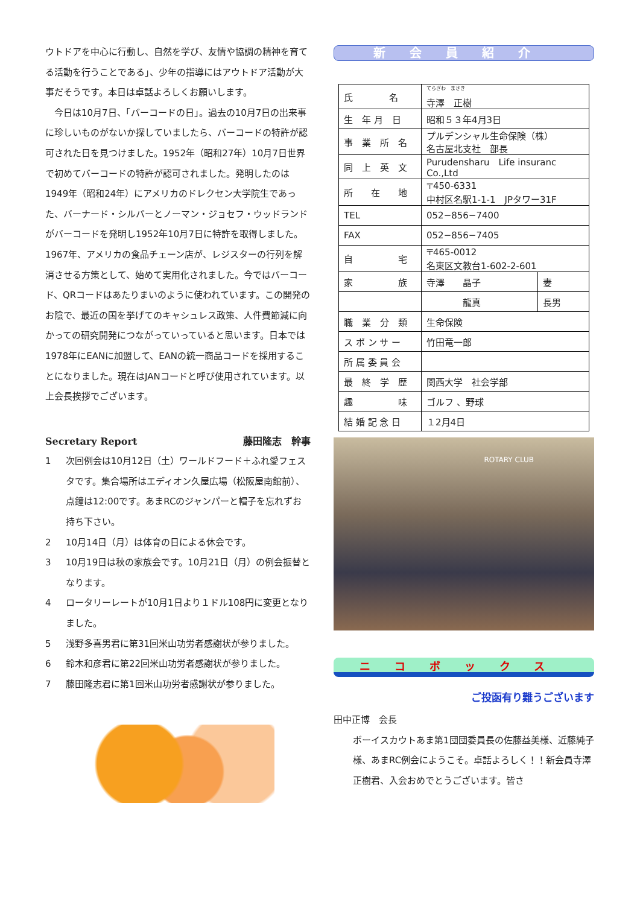ウトドアを中心に行動し、自然を学び、友情や協調の精神を育てる活動を行うことである」、少年の指導にはアウトドア活動が大事だそうです。本日は卓話よろしくお願いします。
　今日は10月7日、「バーコードの日」。過去の10月7日の出来事に珍しいものがないか探していましたら、バーコードの特許が認可された日を見つけました。1952年（昭和27年）10月7日世界で初めてバーコードの特許が認可されました。発明したのは1949年（昭和24年）にアメリカのドレクセン大学院生であった、バーナード・シルバーとノーマン・ジョセフ・ウッドランドがバーコードを発明し1952年10月7日に特許を取得しました。1967年、アメリカの食品チェーン店が、レジスターの行列を解消させる方策として、始めて実用化されました。今ではバーコード、QRコードはあたりまいのように使われています。この開発のお陰で、最近の国を挙げてのキャシュレス政策、人件費節減に向かっての研究開発につながっていっていると思います。日本では1978年にEANに加盟して、EANの統一商品コードを採用することになりました。現在はJANコードと呼び使用されています。以上会長挨拶でございます。
Secretary Report 藤田隆志　幹事
1 次回例会は10月12日（土）ワールドフード＋ふれ愛フェスタです。集合場所はエディオン久屋広場（松阪屋南館前）、点鐘は12:00です。あまRCのジャンパーと帽子を忘れずお持ち下さい。
2 10月14日（月）は体育の日による休会です。
3 10月19日は秋の家族会です。10月21日（月）の例会振替となります。
4 ロータリーレートが10月1日より１ドル108円に変更となりました。
5 浅野多喜男君に第31回米山功労者感謝状が参りました。
6 鈴木和彦君に第22回米山功労者感謝状が参りました。
7 藤田隆志君に第1回米山功労者感謝状が参りました。
新会員紹介
| 氏 名 | <sup>てらざわ まさき</sup> 寺澤 正樹 | |
| 生 年 月 日 | 昭和５３年4月3日 | |
| 事 業 所 名 | プルデンシャル生命保険（株） 名古屋北支社 部長 | |
| 同 上 英 文 | Purudensharu Life insuranc Co.,Ltd | |
| 所 在 地 | 〒450-6331 中村区名駅1-1-1 JPタワー31F | |
| TEL | 052−856−7400 | |
| FAX | 052−856−7405 | |
| 自 宅 | 〒465-0012 名東区文教台1-602-2-601 | |
| 家 族 | 寺澤 晶子 | 妻 |
| | 龍真 | 長男 |
| 職 業 分 類 | 生命保険 | |
| ス ポ ン サ ー | 竹田竜一郎 | |
| 所 属 委 員 会 | | |
| 最 終 学 歴 | 関西大学 社会学部 | |
| 趣 味 | ゴルフ 、野球 | |
| 結 婚 記 念 日 | １2月4日 | |
ROTARY CLUB
ニコボックス
ご投函有り難うございます
田中正博　会長
ボーイスカウトあま第1団団委員長の佐藤益美様、近藤純子様、あまRC例会にようこそ。卓話よろしく！！新会員寺澤正樹君、入会おめでとうございます。皆さ